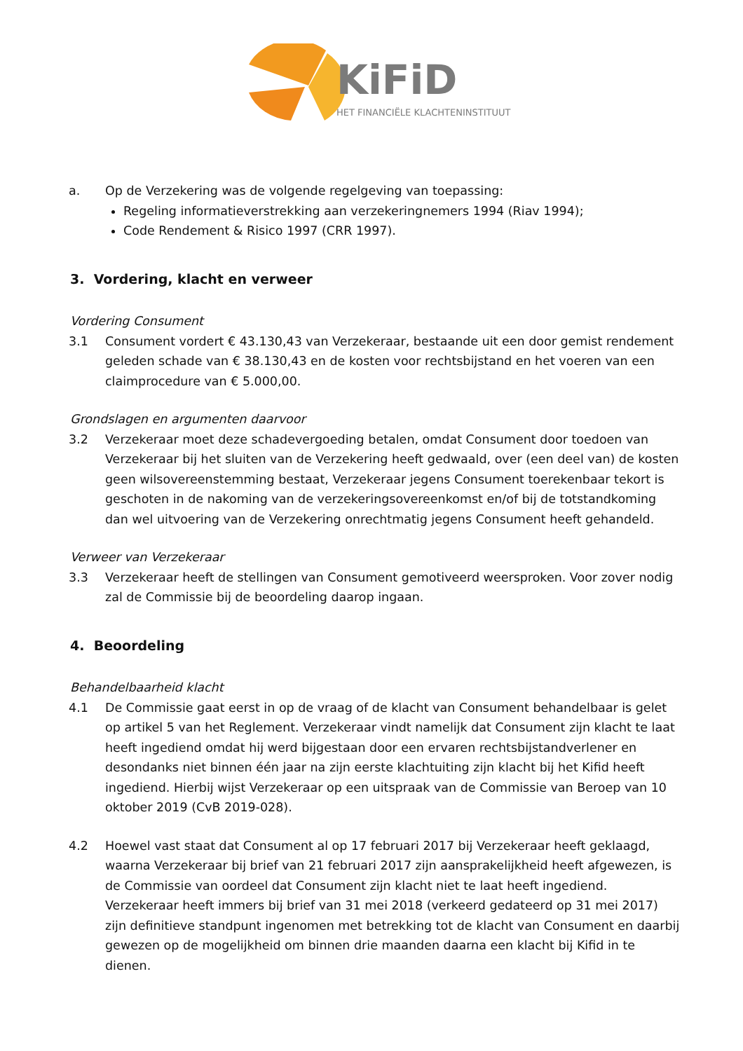KiFiD
HET FINANCIËLE KLACHTENINSTITUUT
a. Op de Verzekering was de volgende regelgeving van toepassing:
Regeling informatieverstrekking aan verzekeringnemers 1994 (Riav 1994);
Code Rendement & Risico 1997 (CRR 1997).
3. Vordering, klacht en verweer
Vordering Consument
3.1 Consument vordert € 43.130,43 van Verzekeraar, bestaande uit een door gemist rendement geleden schade van € 38.130,43 en de kosten voor rechtsbijstand en het voeren van een claimprocedure van € 5.000,00.
Grondslagen en argumenten daarvoor
3.2 Verzekeraar moet deze schadevergoeding betalen, omdat Consument door toedoen van Verzekeraar bij het sluiten van de Verzekering heeft gedwaald, over (een deel van) de kosten geen wilsovereenstemming bestaat, Verzekeraar jegens Consument toerekenbaar tekort is geschoten in de nakoming van de verzekeringsovereenkomst en/of bij de totstandkoming dan wel uitvoering van de Verzekering onrechtmatig jegens Consument heeft gehandeld.
Verweer van Verzekeraar
3.3 Verzekeraar heeft de stellingen van Consument gemotiveerd weersproken. Voor zover nodig zal de Commissie bij de beoordeling daarop ingaan.
4. Beoordeling
Behandelbaarheid klacht
4.1 De Commissie gaat eerst in op de vraag of de klacht van Consument behandelbaar is gelet op artikel 5 van het Reglement. Verzekeraar vindt namelijk dat Consument zijn klacht te laat heeft ingediend omdat hij werd bijgestaan door een ervaren rechtsbijstandverlener en desondanks niet binnen één jaar na zijn eerste klachtuiting zijn klacht bij het Kifid heeft ingediend. Hierbij wijst Verzekeraar op een uitspraak van de Commissie van Beroep van 10 oktober 2019 (CvB 2019-028).
4.2 Hoewel vast staat dat Consument al op 17 februari 2017 bij Verzekeraar heeft geklaagd, waarna Verzekeraar bij brief van 21 februari 2017 zijn aansprakelijkheid heeft afgewezen, is de Commissie van oordeel dat Consument zijn klacht niet te laat heeft ingediend. Verzekeraar heeft immers bij brief van 31 mei 2018 (verkeerd gedateerd op 31 mei 2017) zijn definitieve standpunt ingenomen met betrekking tot de klacht van Consument en daarbij gewezen op de mogelijkheid om binnen drie maanden daarna een klacht bij Kifid in te dienen.